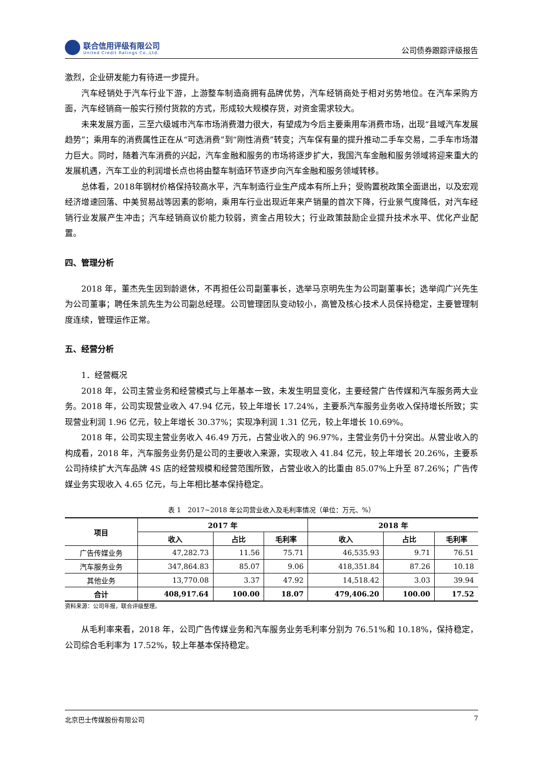联合信用评级有限公司
United Credit Ratings Co.,Ltd.
公司债券跟踪评级报告
激烈，企业研发能力有待进一步提升。
汽车经销处于汽车行业下游，上游整车制造商拥有品牌优势，汽车经销商处于相对劣势地位。在汽车采购方面，汽车经销商一般实行预付货款的方式，形成较大规模存货，对资金需求较大。
未来发展方面，三至六级城市汽车市场消费潜力很大，有望成为今后主要乘用车消费市场，出现“县域汽车发展趋势”；乘用车的消费属性正在从“可选消费”到“刚性消费”转变；汽车保有量的提升推动二手车交易，二手车市场潜力巨大。同时，随着汽车消费的兴起，汽车金融和服务的市场将逐步扩大，我国汽车金融和服务领域将迎来重大的发展机遇，汽车工业的利润增长点也将由整车制造环节逐步向汽车金融和服务领域转移。
总体看，2018年钢材价格保持较高水平，汽车制造行业生产成本有所上升；受购置税政策全面退出，以及宏观经济增速回落、中美贸易战等因素的影响，乘用车行业出现近年来产销量的首次下降，行业景气度降低，对汽车经销行业发展产生冲击；汽车经销商议价能力较弱，资金占用较大；行业政策鼓励企业提升技术水平、优化产业配置。
四、管理分析
2018 年，董杰先生因到龄退休，不再担任公司副董事长，选举马京明先生为公司副董事长；选举阎广兴先生为公司董事；聘任朱凯先生为公司副总经理。公司管理团队变动较小，高管及核心技术人员保持稳定，主要管理制度连续，管理运作正常。
五、经营分析
1．经营概况
2018 年，公司主营业务和经营模式与上年基本一致，未发生明显变化，主要经营广告传媒和汽车服务两大业务。2018 年，公司实现营业收入 47.94 亿元，较上年增长 17.24%，主要系汽车服务业务收入保持增长所致；实现营业利润 1.96 亿元，较上年增长 30.37%；实现净利润 1.31 亿元，较上年增长 10.69%。
2018 年，公司实现主营业务收入 46.49 万元，占营业收入的 96.97%，主营业务仍十分突出。从营业收入的构成看，2018 年，汽车服务业务仍是公司的主要收入来源，实现收入 41.84 亿元，较上年增长 20.26%，主要系公司持续扩大汽车品牌 4S 店的经营规模和经营范围所致，占营业收入的比重由 85.07%上升至 87.26%；广告传媒业务实现收入 4.65 亿元，与上年相比基本保持稳定。
表 1　2017~2018 年公司营业收入及毛利率情况（单位：万元、%）
| 项目 | 2017 年 | | | 2018 年 | | |
| --- | --- | --- | --- | --- | --- | --- |
| | 收入 | 占比 | 毛利率 | 收入 | 占比 | 毛利率 |
| 广告传媒业务 | 47,282.73 | 11.56 | 75.71 | 46,535.93 | 9.71 | 76.51 |
| 汽车服务业务 | 347,864.83 | 85.07 | 9.06 | 418,351.84 | 87.26 | 10.18 |
| 其他业务 | 13,770.08 | 3.37 | 47.92 | 14,518.42 | 3.03 | 39.94 |
| 合计 | 408,917.64 | 100.00 | 18.07 | 479,406.20 | 100.00 | 17.52 |
资料来源：公司年报，联合评级整理。
从毛利率来看，2018 年，公司广告传媒业务和汽车服务业务毛利率分别为 76.51%和 10.18%，保持稳定，公司综合毛利率为 17.52%，较上年基本保持稳定。
北京巴士传媒股份有限公司 7